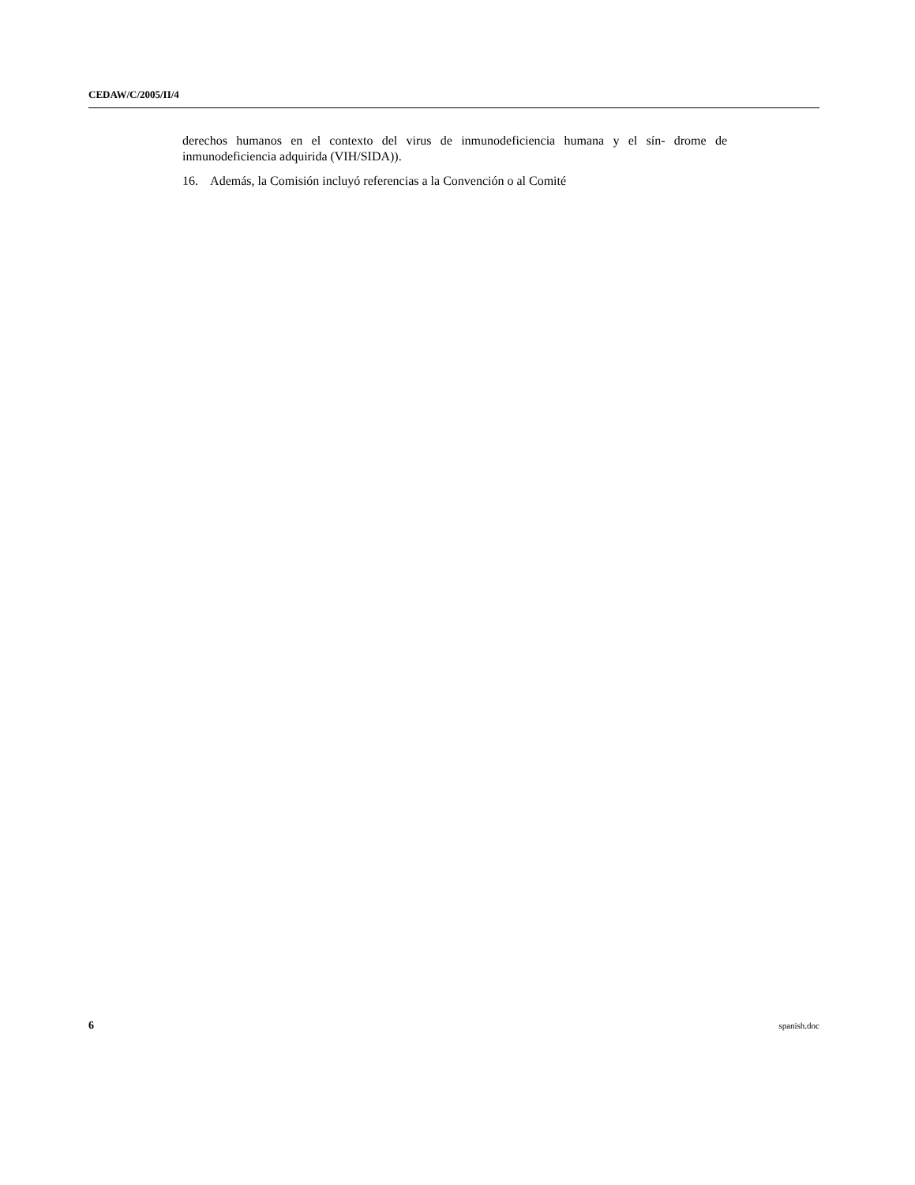CEDAW/C/2005/II/4
derechos humanos en el contexto del virus de inmunodeficiencia humana y el sín- drome de inmunodeficiencia adquirida (VIH/SIDA)).
16. Además, la Comisión incluyó referencias a la Convención o al Comité
6 spanish.doc